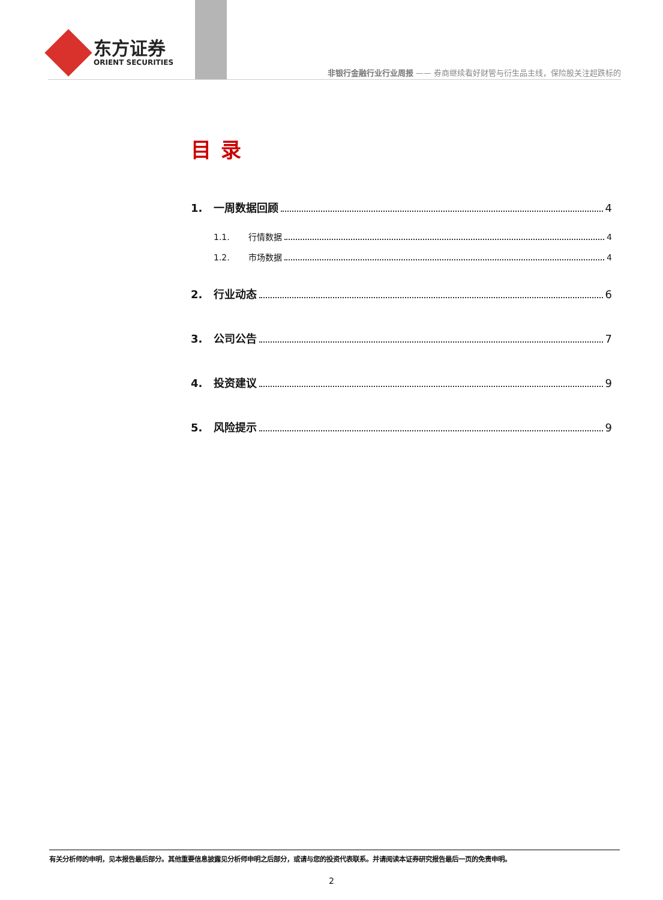东方证券
ORIENT SECURITIES
非银行金融行业行业周报 —— 券商继续看好财管与衍生品主线，保险股关注超跌标的
目录
1. 一周数据回顾 4
1.1. 行情数据 4
1.2. 市场数据 4
2. 行业动态 6
3. 公司公告 7
4. 投资建议 9
5. 风险提示 9
有关分析师的申明，见本报告最后部分。其他重要信息披露见分析师申明之后部分，或请与您的投资代表联系。并请阅读本证券研究报告最后一页的免责申明。
2